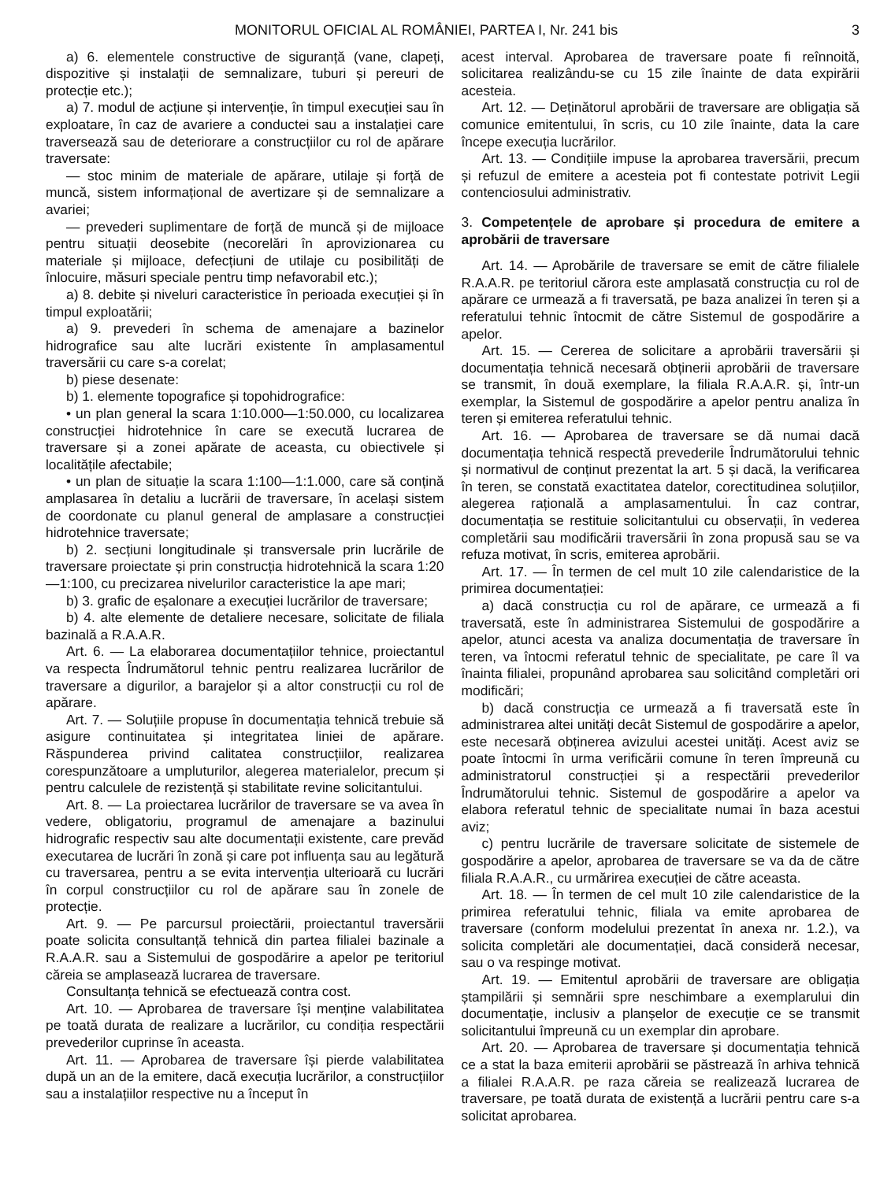MONITORUL OFICIAL AL ROMÂNIEI, PARTEA I, Nr. 241 bis 3
a) 6. elementele constructive de siguranță (vane, clapeți, dispozitive și instalații de semnalizare, tuburi și pereuri de protecție etc.);
a) 7. modul de acțiune și intervenție, în timpul execuției sau în exploatare, în caz de avariere a conductei sau a instalației care traversează sau de deteriorare a construcțiilor cu rol de apărare traversate:
— stoc minim de materiale de apărare, utilaje și forță de muncă, sistem informațional de avertizare și de semnalizare a avariei;
— prevederi suplimentare de forță de muncă și de mijloace pentru situații deosebite (necorelări în aprovizionarea cu materiale și mijloace, defecțiuni de utilaje cu posibilități de înlocuire, măsuri speciale pentru timp nefavorabil etc.);
a) 8. debite și niveluri caracteristice în perioada execuției și în timpul exploatării;
a) 9. prevederi în schema de amenajare a bazinelor hidrografice sau alte lucrări existente în amplasamentul traversării cu care s-a corelat;
b) piese desenate:
b) 1. elemente topografice și topohidrografice:
• un plan general la scara 1:10.000—1:50.000, cu localizarea construcției hidrotehnice în care se execută lucrarea de traversare și a zonei apărate de aceasta, cu obiectivele și localitățile afectabile;
• un plan de situație la scara 1:100—1:1.000, care să conțină amplasarea în detaliu a lucrării de traversare, în același sistem de coordonate cu planul general de amplasare a construcției hidrotehnice traversate;
b) 2. secțiuni longitudinale și transversale prin lucrările de traversare proiectate și prin construcția hidrotehnică la scara 1:20—1:100, cu precizarea nivelurilor caracteristice la ape mari;
b) 3. grafic de eșalonare a execuției lucrărilor de traversare;
b) 4. alte elemente de detaliere necesare, solicitate de filiala bazinală a R.A.A.R.
Art. 6. — La elaborarea documentațiilor tehnice, proiectantul va respecta Îndrumătorul tehnic pentru realizarea lucrărilor de traversare a digurilor, a barajelor și a altor construcții cu rol de apărare.
Art. 7. — Soluțiile propuse în documentația tehnică trebuie să asigure continuitatea și integritatea liniei de apărare. Răspunderea privind calitatea construcțiilor, realizarea corespunzătoare a umpluturilor, alegerea materialelor, precum și pentru calculele de rezistență și stabilitate revine solicitantului.
Art. 8. — La proiectarea lucrărilor de traversare se va avea în vedere, obligatoriu, programul de amenajare a bazinului hidrografic respectiv sau alte documentații existente, care prevăd executarea de lucrări în zonă și care pot influența sau au legătură cu traversarea, pentru a se evita intervenția ulterioară cu lucrări în corpul construcțiilor cu rol de apărare sau în zonele de protecție.
Art. 9. — Pe parcursul proiectării, proiectantul traversării poate solicita consultanță tehnică din partea filialei bazinale a R.A.A.R. sau a Sistemului de gospodărire a apelor pe teritoriul căreia se amplasează lucrarea de traversare.
Consultanța tehnică se efectuează contra cost.
Art. 10. — Aprobarea de traversare își menține valabilitatea pe toată durata de realizare a lucrărilor, cu condiția respectării prevederilor cuprinse în aceasta.
Art. 11. — Aprobarea de traversare își pierde valabilitatea după un an de la emitere, dacă execuția lucrărilor, a construcțiilor sau a instalațiilor respective nu a început în
acest interval. Aprobarea de traversare poate fi reînnoită, solicitarea realizându-se cu 15 zile înainte de data expirării acesteia.
Art. 12. — Deținătorul aprobării de traversare are obligația să comunice emitentului, în scris, cu 10 zile înainte, data la care începe execuția lucrărilor.
Art. 13. — Condițiile impuse la aprobarea traversării, precum și refuzul de emitere a acesteia pot fi contestate potrivit Legii contenciosului administrativ.
3. Competențele de aprobare și procedura de emitere a aprobării de traversare
Art. 14. — Aprobările de traversare se emit de către filialele R.A.A.R. pe teritoriul cărora este amplasată construcția cu rol de apărare ce urmează a fi traversată, pe baza analizei în teren și a referatului tehnic întocmit de către Sistemul de gospodărire a apelor.
Art. 15. — Cererea de solicitare a aprobării traversării și documentația tehnică necesară obținerii aprobării de traversare se transmit, în două exemplare, la filiala R.A.A.R. și, într-un exemplar, la Sistemul de gospodărire a apelor pentru analiza în teren și emiterea referatului tehnic.
Art. 16. — Aprobarea de traversare se dă numai dacă documentația tehnică respectă prevederile Îndrumătorului tehnic și normativul de conținut prezentat la art. 5 și dacă, la verificarea în teren, se constată exactitatea datelor, corectitudinea soluțiilor, alegerea rațională a amplasamentului. În caz contrar, documentația se restituie solicitantului cu observații, în vederea completării sau modificării traversării în zona propusă sau se va refuza motivat, în scris, emiterea aprobării.
Art. 17. — În termen de cel mult 10 zile calendaristice de la primirea documentației:
a) dacă construcția cu rol de apărare, ce urmează a fi traversată, este în administrarea Sistemului de gospodărire a apelor, atunci acesta va analiza documentația de traversare în teren, va întocmi referatul tehnic de specialitate, pe care îl va înainta filialei, propunând aprobarea sau solicitând completări ori modificări;
b) dacă construcția ce urmează a fi traversată este în administrarea altei unități decât Sistemul de gospodărire a apelor, este necesară obținerea avizului acestei unități. Acest aviz se poate întocmi în urma verificării comune în teren împreună cu administratorul construcției și a respectării prevederilor Îndrumătorului tehnic. Sistemul de gospodărire a apelor va elabora referatul tehnic de specialitate numai în baza acestui aviz;
c) pentru lucrările de traversare solicitate de sistemele de gospodărire a apelor, aprobarea de traversare se va da de către filiala R.A.A.R., cu urmărirea execuției de către aceasta.
Art. 18. — În termen de cel mult 10 zile calendaristice de la primirea referatului tehnic, filiala va emite aprobarea de traversare (conform modelului prezentat în anexa nr. 1.2.), va solicita completări ale documentației, dacă consideră necesar, sau o va respinge motivat.
Art. 19. — Emitentul aprobării de traversare are obligația ștampilării și semnării spre neschimbare a exemplarului din documentație, inclusiv a planșelor de execuție ce se transmit solicitantului împreună cu un exemplar din aprobare.
Art. 20. — Aprobarea de traversare și documentația tehnică ce a stat la baza emiterii aprobării se păstrează în arhiva tehnică a filialei R.A.A.R. pe raza căreia se realizează lucrarea de traversare, pe toată durata de existență a lucrării pentru care s-a solicitat aprobarea.